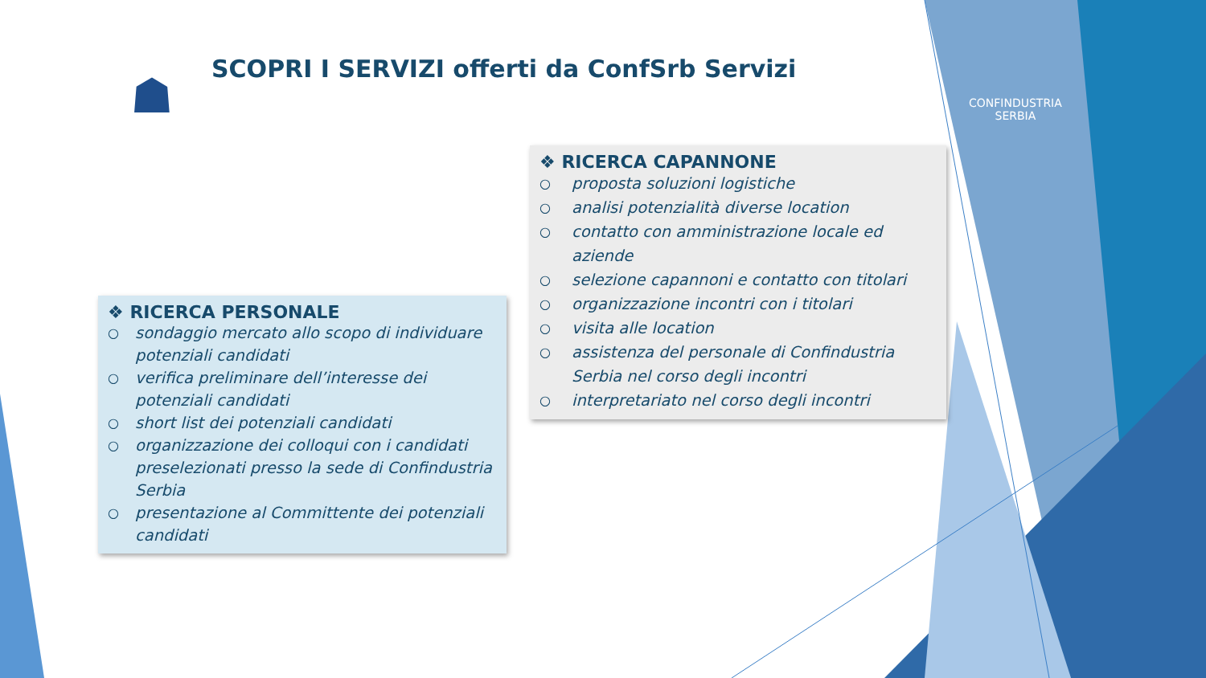☗
SCOPRI I SERVIZI offerti da ConfSrb Servizi
CONFINDUSTRIA
SERBIA
❖ RICERCA PERSONALE
○ sondaggio mercato allo scopo di individuare potenziali candidati
○ verifica preliminare dell’interesse dei potenziali candidati
○ short list dei potenziali candidati
○ organizzazione dei colloqui con i candidati preselezionati presso la sede di Confindustria Serbia
○ presentazione al Committente dei potenziali candidati
❖ RICERCA CAPANNONE
○ proposta soluzioni logistiche
○ analisi potenzialità diverse location
○ contatto con amministrazione locale ed aziende
○ selezione capannoni e contatto con titolari
○ organizzazione incontri con i titolari
○ visita alle location
○ assistenza del personale di Confindustria Serbia nel corso degli incontri
○ interpretariato nel corso degli incontri